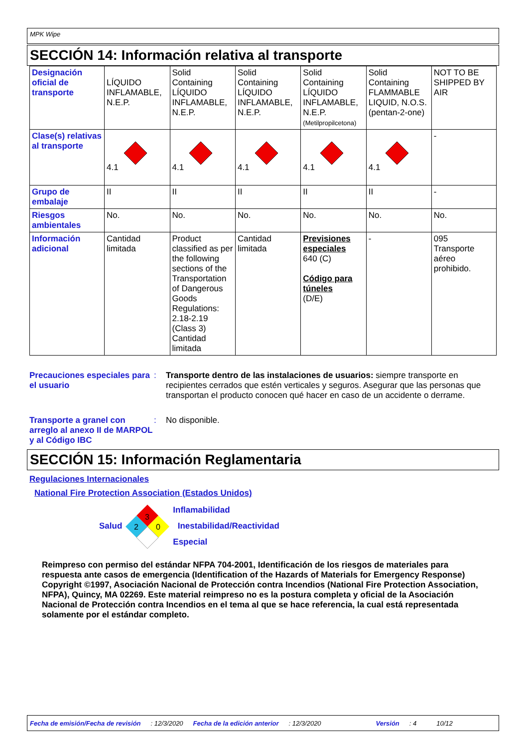MPK Wipe
SECCIÓN 14: Información relativa al transporte
| Designación oficial de transporte | LÍQUIDO INFLAMABLE, N.E.P. | Solid Containing LÍQUIDO INFLAMABLE, N.E.P. | Solid Containing LÍQUIDO INFLAMABLE, N.E.P. | Solid Containing LÍQUIDO INFLAMABLE, N.E.P. (Metilpropilcetona) | Solid Containing FLAMMABLE LIQUID, N.O.S. (pentan-2-one) | NOT TO BE SHIPPED BY AIR |
| Clase(s) relativas al transporte | 4.1 | 4.1 | 4.1 | 4.1 | 4.1 | - |
| Grupo de embalaje | II | II | II | II | II | - |
| Riesgos ambientales | No. | No. | No. | No. | No. | No. |
| Información adicional | Cantidad limitada | Product classified as per the following sections of the Transportation of Dangerous Goods Regulations: 2.18-2.19 (Class 3) Cantidad limitada | Cantidad limitada | Previsiones especiales 640 (C) Código para túneles (D/E) | - | 095 Transporte aéreo prohibido. |
Precauciones especiales para el usuario
: Transporte dentro de las instalaciones de usuarios: siempre transporte en recipientes cerrados que estén verticales y seguros. Asegurar que las personas que transportan el producto conocen qué hacer en caso de un accidente o derrame.
Transporte a granel con arreglo al anexo II de MARPOL y al Código IBC
: No disponible.
SECCIÓN 15: Información Reglamentaria
Regulaciones Internacionales
National Fire Protection Association (Estados Unidos)
Salud
3
2
0
Inflamabilidad
Inestabilidad/Reactividad
Especial
Reimpreso con permiso del estándar NFPA 704-2001, Identificación de los riesgos de materiales para respuesta ante casos de emergencia (Identification of the Hazards of Materials for Emergency Response) Copyright ©1997, Asociación Nacional de Protección contra Incendios (National Fire Protection Association, NFPA), Quincy, MA 02269. Este material reimpreso no es la postura completa y oficial de la Asociación Nacional de Protección contra Incendios en el tema al que se hace referencia, la cual está representada solamente por el estándar completo.
Fecha de emisión/Fecha de revisión: 12/3/2020 Fecha de la edición anterior: 12/3/2020 Versión: 4 10/12